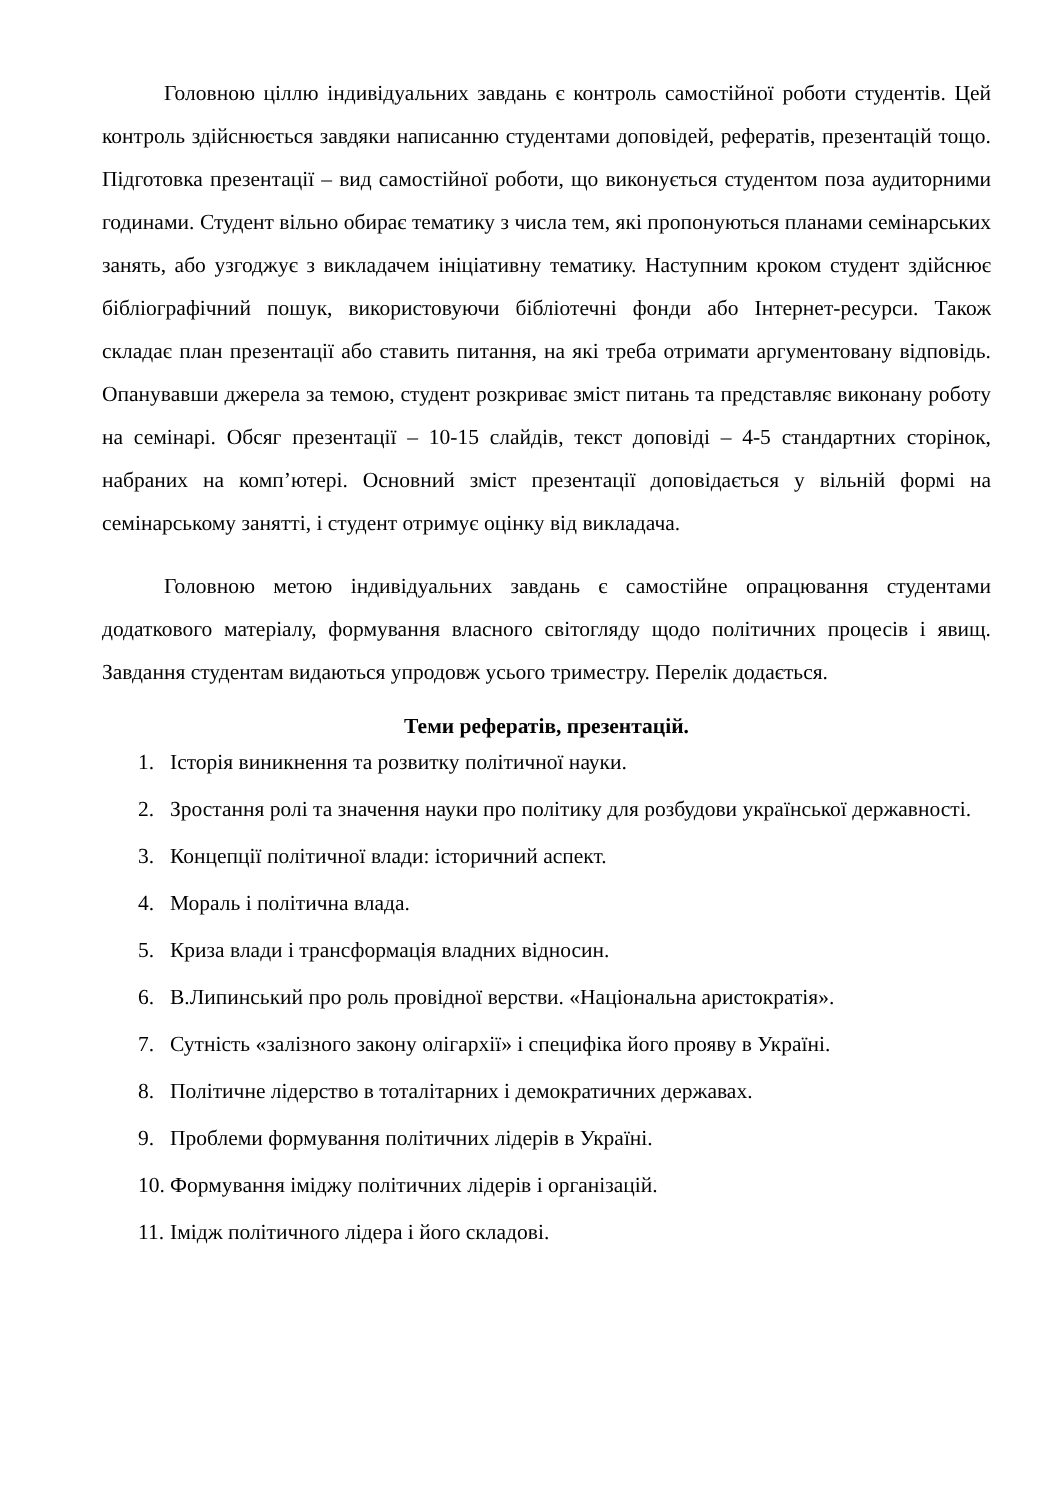Головною ціллю індивідуальних завдань є контроль самостійної роботи студентів. Цей контроль здійснюється завдяки написанню студентами доповідей, рефератів, презентацій тощо. Підготовка презентації – вид самостійної роботи, що виконується студентом поза аудиторними годинами. Студент вільно обирає тематику з числа тем, які пропонуються планами семінарських занять, або узгоджує з викладачем ініціативну тематику. Наступним кроком студент здійснює бібліографічний пошук, використовуючи бібліотечні фонди або Інтернет-ресурси. Також складає план презентації або ставить питання, на які треба отримати аргументовану відповідь. Опанувавши джерела за темою, студент розкриває зміст питань та представляє виконану роботу на семінарі. Обсяг презентації – 10-15 слайдів, текст доповіді – 4-5 стандартних сторінок, набраних на комп’ютері. Основний зміст презентації доповідається у вільній формі на семінарському занятті, і студент отримує оцінку від викладача.
Головною метою індивідуальних завдань є самостійне опрацювання студентами додаткового матеріалу, формування власного світогляду щодо політичних процесів і явищ. Завдання студентам видаються упродовж усього триместру. Перелік додається.
Теми рефератів, презентацій.
1. Історія виникнення та розвитку політичної науки.
2. Зростання ролі та значення науки про політику для розбудови української державності.
3. Концепції політичної влади: історичний аспект.
4. Мораль і політична влада.
5. Криза влади і трансформація владних відносин.
6. В.Липинський про роль провідної верстви. «Національна аристократія».
7. Сутність «залізного закону олігархії» і специфіка його прояву в Україні.
8. Політичне лідерство в тоталітарних і демократичних державах.
9. Проблеми формування політичних лідерів в Україні.
10. Формування іміджу політичних лідерів і організацій.
11. Імідж політичного лідера і його складові.